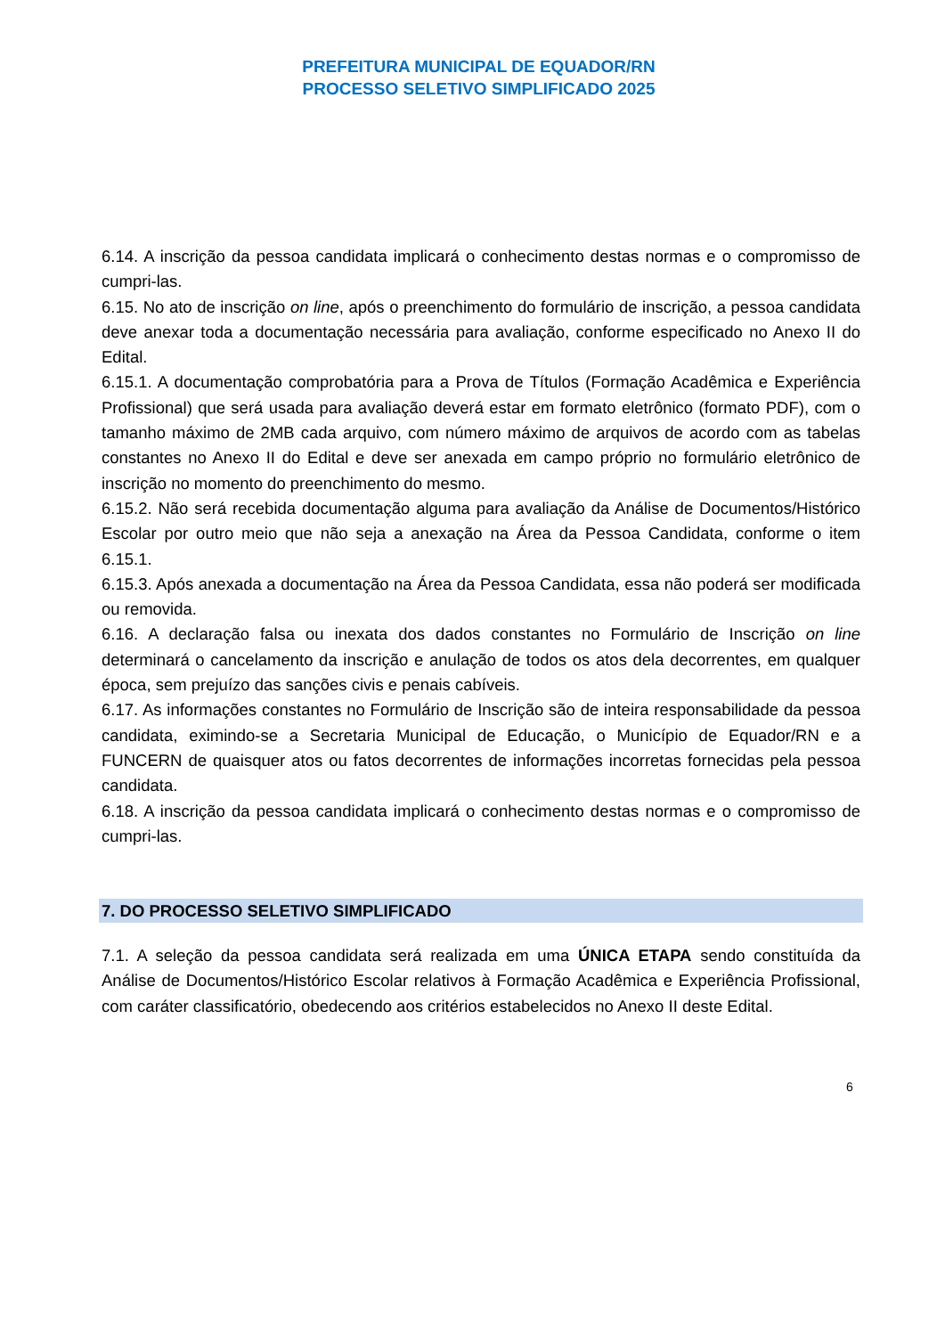PREFEITURA MUNICIPAL DE EQUADOR/RN
PROCESSO SELETIVO SIMPLIFICADO 2025
6.14. A inscrição da pessoa candidata implicará o conhecimento destas normas e o compromisso de cumpri-las.
6.15. No ato de inscrição on line, após o preenchimento do formulário de inscrição, a pessoa candidata deve anexar toda a documentação necessária para avaliação, conforme especificado no Anexo II do Edital.
6.15.1. A documentação comprobatória para a Prova de Títulos (Formação Acadêmica e Experiência Profissional) que será usada para avaliação deverá estar em formato eletrônico (formato PDF), com o tamanho máximo de 2MB cada arquivo, com número máximo de arquivos de acordo com as tabelas constantes no Anexo II do Edital e deve ser anexada em campo próprio no formulário eletrônico de inscrição no momento do preenchimento do mesmo.
6.15.2. Não será recebida documentação alguma para avaliação da Análise de Documentos/Histórico Escolar por outro meio que não seja a anexação na Área da Pessoa Candidata, conforme o item 6.15.1.
6.15.3. Após anexada a documentação na Área da Pessoa Candidata, essa não poderá ser modificada ou removida.
6.16. A declaração falsa ou inexata dos dados constantes no Formulário de Inscrição on line determinará o cancelamento da inscrição e anulação de todos os atos dela decorrentes, em qualquer época, sem prejuízo das sanções civis e penais cabíveis.
6.17. As informações constantes no Formulário de Inscrição são de inteira responsabilidade da pessoa candidata, eximindo-se a Secretaria Municipal de Educação, o Município de Equador/RN e a FUNCERN de quaisquer atos ou fatos decorrentes de informações incorretas fornecidas pela pessoa candidata.
6.18. A inscrição da pessoa candidata implicará o conhecimento destas normas e o compromisso de cumpri-las.
7. DO PROCESSO SELETIVO SIMPLIFICADO
7.1. A seleção da pessoa candidata será realizada em uma ÚNICA ETAPA sendo constituída da Análise de Documentos/Histórico Escolar relativos à Formação Acadêmica e Experiência Profissional, com caráter classificatório, obedecendo aos critérios estabelecidos no Anexo II deste Edital.
6